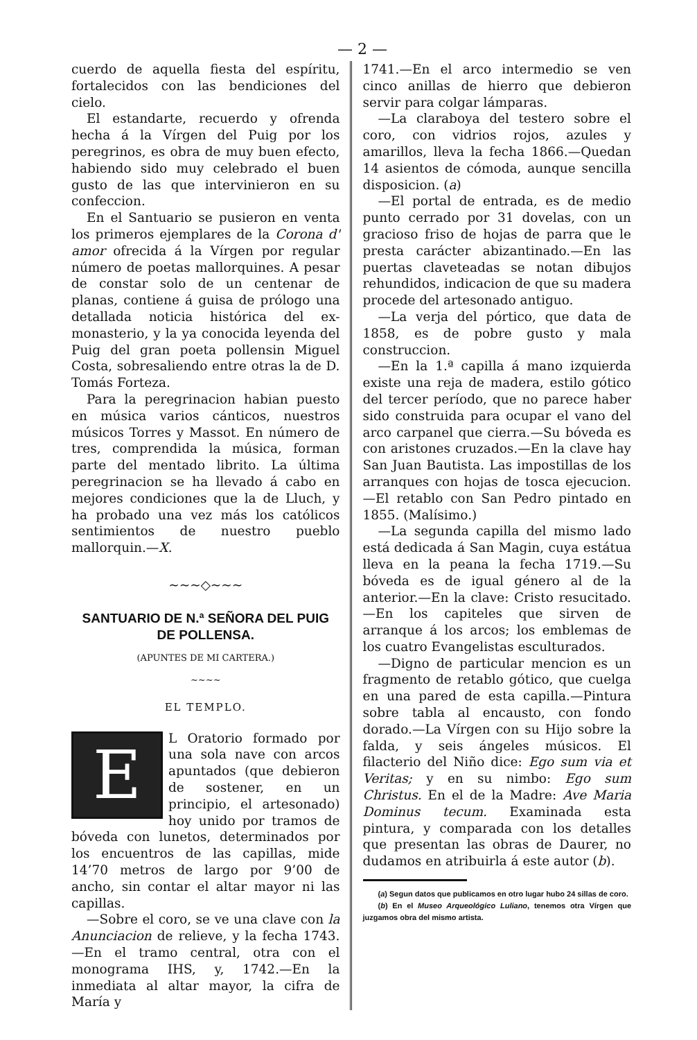— 2 —
cuerdo de aquella fiesta del espíritu, fortalecidos con las bendiciones del cielo.
El estandarte, recuerdo y ofrenda hecha á la Vírgen del Puig por los peregrinos, es obra de muy buen efecto, habiendo sido muy celebrado el buen gusto de las que intervinieron en su confeccion.
En el Santuario se pusieron en venta los primeros ejemplares de la Corona d' amor ofrecida á la Vírgen por regular número de poetas mallorquines. A pesar de constar solo de un centenar de planas, contiene á guisa de prólogo una detallada noticia histórica del ex-monasterio, y la ya conocida leyenda del Puig del gran poeta pollensin Miguel Costa, sobresaliendo entre otras la de D. Tomás Forteza.
Para la peregrinacion habian puesto en música varios cánticos, nuestros músicos Torres y Massot. En número de tres, comprendida la música, forman parte del mentado librito. La última peregrinacion se ha llevado á cabo en mejores condiciones que la de Lluch, y ha probado una vez más los católicos sentimientos de nuestro pueblo mallorquin.—X.
~~~◇~~~
SANTUARIO DE N.ª SEÑORA DEL PUIG DE POLLENSA.
(APUNTES DE MI CARTERA.)
~~~~
EL TEMPLO.
E
L Oratorio formado por una sola nave con arcos apuntados (que debieron de sostener, en un principio, el artesonado) hoy unido por tramos de bóveda con lunetos, determinados por los encuentros de las capillas, mide 14’70 metros de largo por 9’00 de ancho, sin contar el altar mayor ni las capillas.
—Sobre el coro, se ve una clave con la Anunciacion de relieve, y la fecha 1743.—En el tramo central, otra con el monograma IHS, y, 1742.—En la inmediata al altar mayor, la cifra de María y
1741.—En el arco intermedio se ven cinco anillas de hierro que debieron servir para colgar lámparas.
—La claraboya del testero sobre el coro, con vidrios rojos, azules y amarillos, lleva la fecha 1866.—Quedan 14 asientos de cómoda, aunque sencilla disposicion. (a)
—El portal de entrada, es de medio punto cerrado por 31 dovelas, con un gracioso friso de hojas de parra que le presta carácter abizantinado.—En las puertas claveteadas se notan dibujos rehundidos, indicacion de que su madera procede del artesonado antiguo.
—La verja del pórtico, que data de 1858, es de pobre gusto y mala construccion.
—En la 1.ª capilla á mano izquierda existe una reja de madera, estilo gótico del tercer período, que no parece haber sido construida para ocupar el vano del arco carpanel que cierra.—Su bóveda es con aristones cruzados.—En la clave hay San Juan Bautista. Las impostillas de los arranques con hojas de tosca ejecucion.—El retablo con San Pedro pintado en 1855. (Malísimo.)
—La segunda capilla del mismo lado está dedicada á San Magin, cuya estátua lleva en la peana la fecha 1719.—Su bóveda es de igual género al de la anterior.—En la clave: Cristo resucitado.—En los capiteles que sirven de arranque á los arcos; los emblemas de los cuatro Evangelistas esculturados.
—Digno de particular mencion es un fragmento de retablo gótico, que cuelga en una pared de esta capilla.—Pintura sobre tabla al encausto, con fondo dorado.—La Vírgen con su Hijo sobre la falda, y seis ángeles músicos. El filacterio del Niño dice: Ego sum via et Veritas; y en su nimbo: Ego sum Christus. En el de la Madre: Ave Maria Dominus tecum. Examinada esta pintura, y comparada con los detalles que presentan las obras de Daurer, no dudamos en atribuirla á este autor (b).
(a) Segun datos que publicamos en otro lugar hubo 24 sillas de coro.
(b) En el Museo Arqueológico Luliano, tenemos otra Vírgen que juzgamos obra del mismo artista.